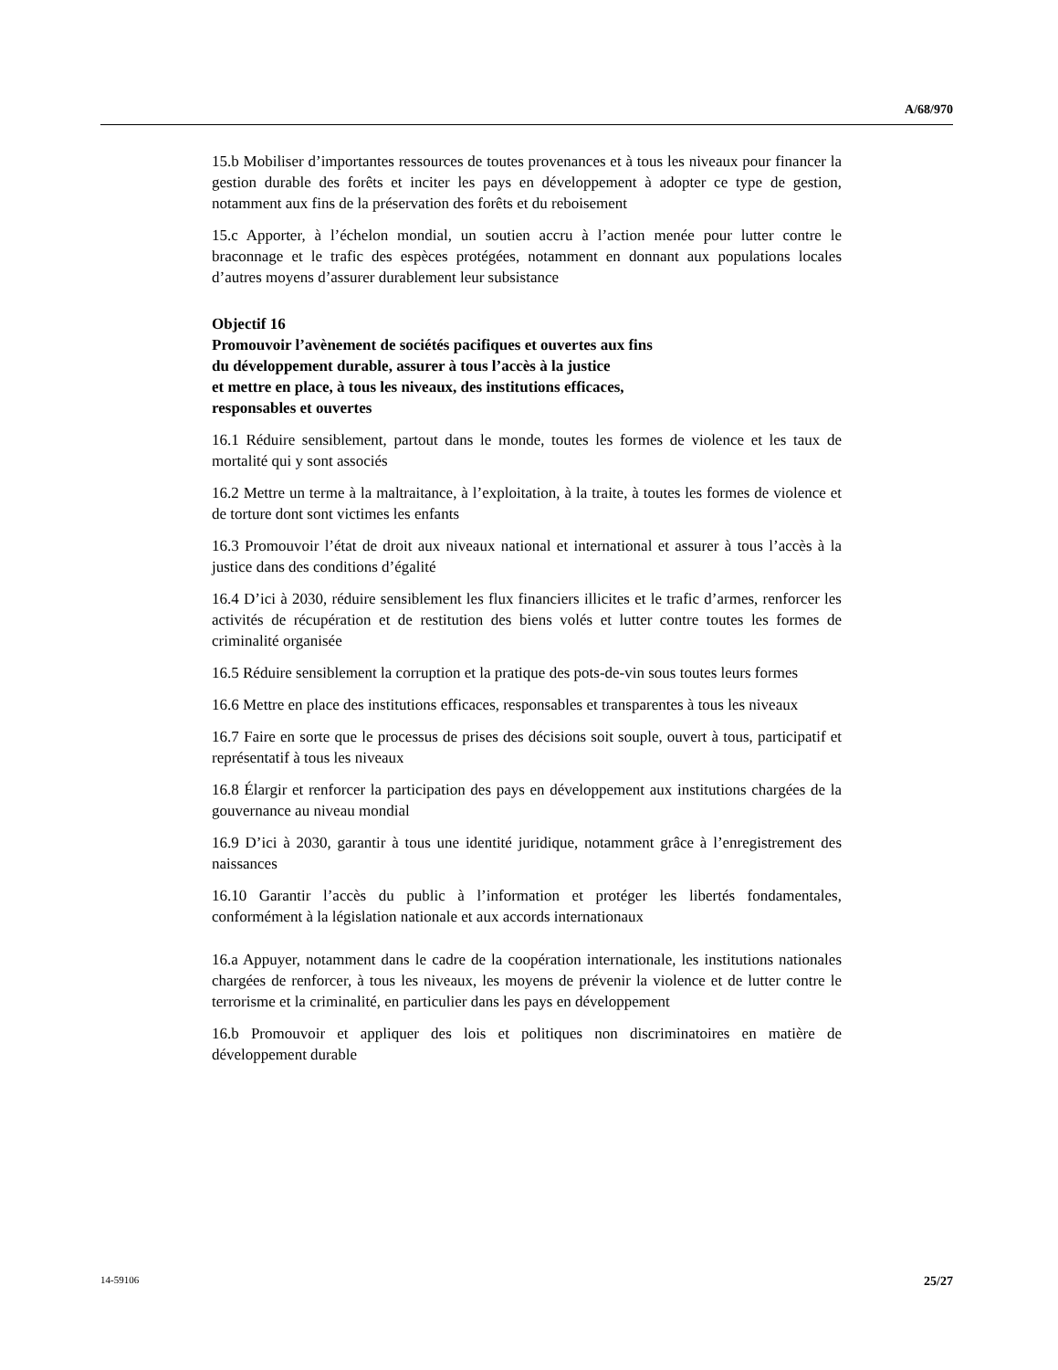A/68/970
15.b Mobiliser d’importantes ressources de toutes provenances et à tous les niveaux pour financer la gestion durable des forêts et inciter les pays en développement à adopter ce type de gestion, notamment aux fins de la préservation des forêts et du reboisement
15.c Apporter, à l’échelon mondial, un soutien accru à l’action menée pour lutter contre le braconnage et le trafic des espèces protégées, notamment en donnant aux populations locales d’autres moyens d’assurer durablement leur subsistance
Objectif 16
Promouvoir l’avènement de sociétés pacifiques et ouvertes aux fins
du développement durable, assurer à tous l’accès à la justice
et mettre en place, à tous les niveaux, des institutions efficaces,
responsables et ouvertes
16.1 Réduire sensiblement, partout dans le monde, toutes les formes de violence et les taux de mortalité qui y sont associés
16.2 Mettre un terme à la maltraitance, à l’exploitation, à la traite, à toutes les formes de violence et de torture dont sont victimes les enfants
16.3 Promouvoir l’état de droit aux niveaux national et international et assurer à tous l’accès à la justice dans des conditions d’égalité
16.4 D’ici à 2030, réduire sensiblement les flux financiers illicites et le trafic d’armes, renforcer les activités de récupération et de restitution des biens volés et lutter contre toutes les formes de criminalité organisée
16.5 Réduire sensiblement la corruption et la pratique des pots-de-vin sous toutes leurs formes
16.6 Mettre en place des institutions efficaces, responsables et transparentes à tous les niveaux
16.7 Faire en sorte que le processus de prises des décisions soit souple, ouvert à tous, participatif et représentatif à tous les niveaux
16.8 Élargir et renforcer la participation des pays en développement aux institutions chargées de la gouvernance au niveau mondial
16.9 D’ici à 2030, garantir à tous une identité juridique, notamment grâce à l’enregistrement des naissances
16.10 Garantir l’accès du public à l’information et protéger les libertés fondamentales, conformément à la législation nationale et aux accords internationaux
16.a Appuyer, notamment dans le cadre de la coopération internationale, les institutions nationales chargées de renforcer, à tous les niveaux, les moyens de prévenir la violence et de lutter contre le terrorisme et la criminalité, en particulier dans les pays en développement
16.b Promouvoir et appliquer des lois et politiques non discriminatoires en matière de développement durable
14-59106 25/27